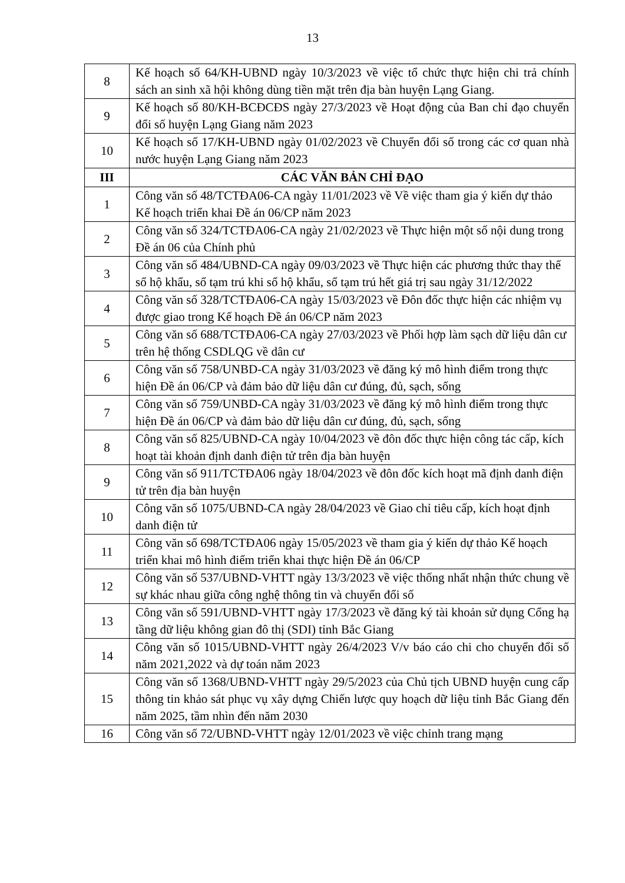13
| 8 | Kế hoạch số 64/KH-UBND ngày 10/3/2023 về việc tổ chức thực hiện chi trả chính sách an sinh xã hội không dùng tiền mặt trên địa bàn huyện Lạng Giang. |
| 9 | Kế hoạch số 80/KH-BCĐCĐS ngày 27/3/2023 về Hoạt động của Ban chỉ đạo chuyển đổi số huyện Lạng Giang năm 2023 |
| 10 | Kế hoạch số 17/KH-UBND ngày 01/02/2023 về Chuyển đổi số trong các cơ quan nhà nước huyện Lạng Giang năm 2023 |
| III | CÁC VĂN BẢN CHỈ ĐẠO |
| 1 | Công văn số 48/TCTĐA06-CA ngày 11/01/2023 về Về việc tham gia ý kiến dự thảo Kế hoạch triển khai Đề án 06/CP năm 2023 |
| 2 | Công văn số 324/TCTĐA06-CA ngày 21/02/2023 về Thực hiện một số nội dung trong Đề án 06 của Chính phủ |
| 3 | Công văn số 484/UBND-CA ngày 09/03/2023 về Thực hiện các phương thức thay thế sổ hộ khẩu, sổ tạm trú khi sổ hộ khẩu, sổ tạm trú hết giá trị sau ngày 31/12/2022 |
| 4 | Công văn số 328/TCTĐA06-CA ngày 15/03/2023 về Đôn đốc thực hiện các nhiệm vụ được giao trong Kế hoạch Đề án 06/CP năm 2023 |
| 5 | Công văn số 688/TCTĐA06-CA ngày 27/03/2023 về Phối hợp làm sạch dữ liệu dân cư trên hệ thống CSDLQG về dân cư |
| 6 | Công văn số 758/UNBD-CA ngày 31/03/2023 về đăng ký mô hình điểm trong thực hiện Đề án 06/CP và đảm bảo dữ liệu dân cư đúng, đủ, sạch, sống |
| 7 | Công văn số 759/UNBD-CA ngày 31/03/2023 về đăng ký mô hình điểm trong thực hiện Đề án 06/CP và đảm bảo dữ liệu dân cư đúng, đủ, sạch, sống |
| 8 | Công văn số 825/UBND-CA ngày 10/04/2023 về đôn đốc thực hiện công tác cấp, kích hoạt tài khoản định danh điện tử trên địa bàn huyện |
| 9 | Công văn số 911/TCTĐA06 ngày 18/04/2023 về đôn đốc kích hoạt mã định danh điện tử trên địa bàn huyện |
| 10 | Công văn số 1075/UBND-CA ngày 28/04/2023 về Giao chỉ tiêu cấp, kích hoạt định danh điện tử |
| 11 | Công văn số 698/TCTĐA06 ngày 15/05/2023 về tham gia ý kiến dự thảo Kế hoạch triển khai mô hình điểm triển khai thực hiện Đề án 06/CP |
| 12 | Công văn số 537/UBND-VHTT ngày 13/3/2023 về việc thống nhất nhận thức chung về sự khác nhau giữa công nghệ thông tin và chuyển đổi số |
| 13 | Công văn số 591/UBND-VHTT ngày 17/3/2023 về đăng ký tài khoản sử dụng Cổng hạ tầng dữ liệu không gian đô thị (SDI) tỉnh Bắc Giang |
| 14 | Công văn số 1015/UBND-VHTT ngày 26/4/2023 V/v báo cáo chi cho chuyển đổi số năm 2021,2022 và dự toán năm 2023 |
| 15 | Công văn số 1368/UBND-VHTT ngày 29/5/2023 của Chủ tịch UBND huyện cung cấp thông tin khảo sát phục vụ xây dựng Chiến lược quy hoạch dữ liệu tỉnh Bắc Giang đến năm 2025, tầm nhìn đến năm 2030 |
| 16 | Công văn số 72/UBND-VHTT ngày 12/01/2023 về việc chỉnh trang mạng |